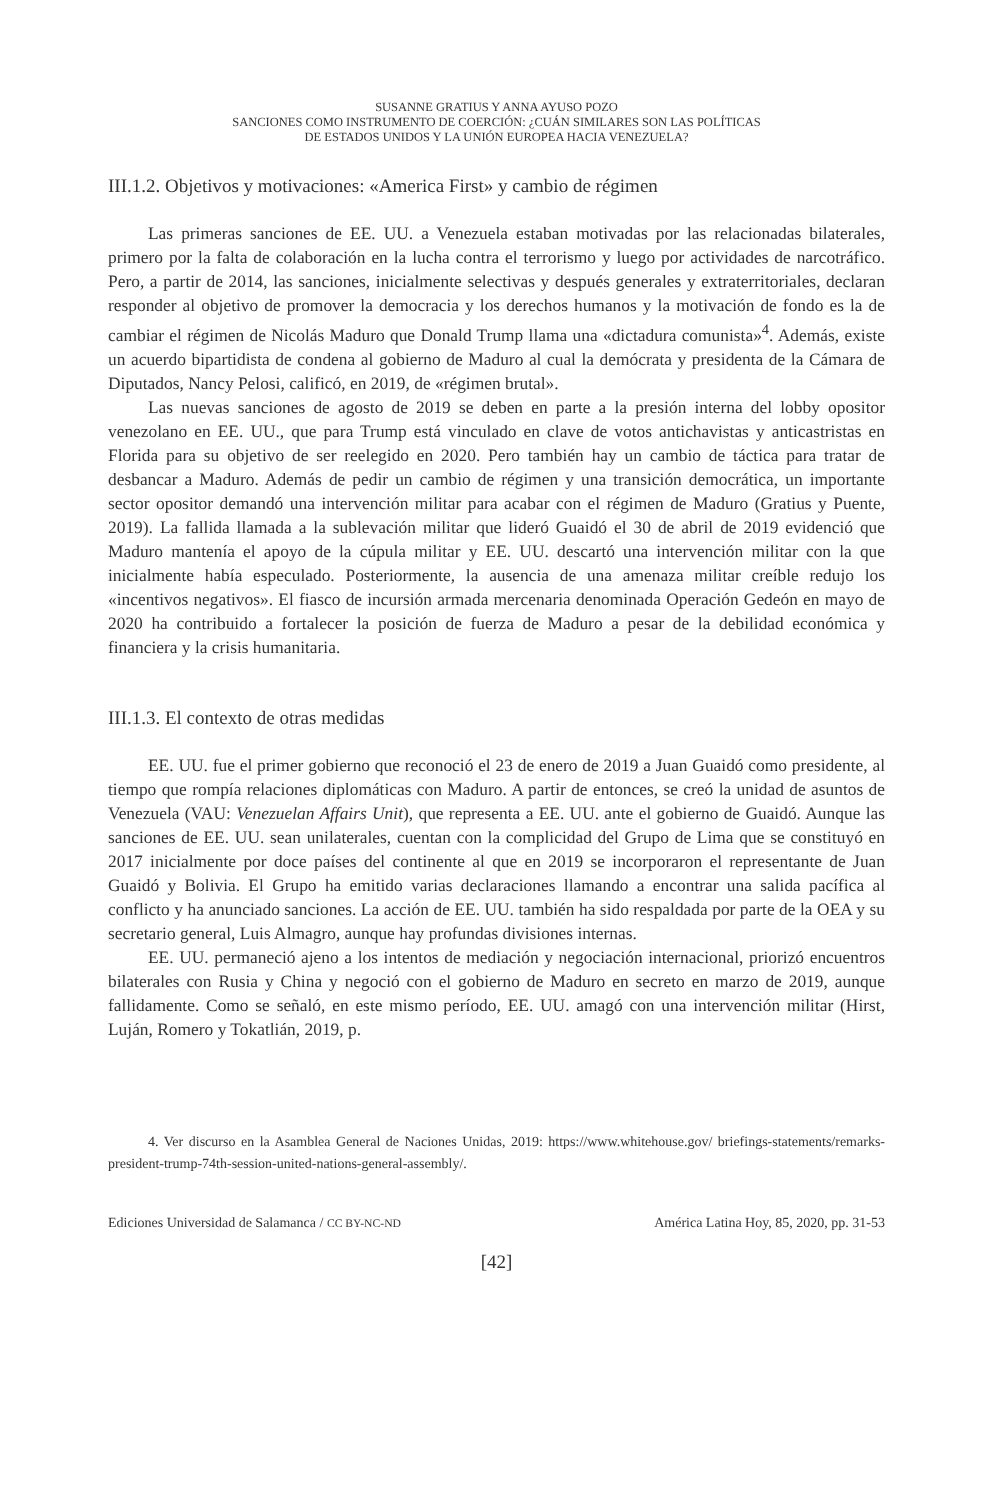SUSANNE GRATIUS Y ANNA AYUSO POZO
SANCIONES COMO INSTRUMENTO DE COERCIÓN: ¿CUÁN SIMILARES SON LAS POLÍTICAS
DE ESTADOS UNIDOS Y LA UNIÓN EUROPEA HACIA VENEZUELA?
III.1.2. Objetivos y motivaciones: «America First» y cambio de régimen
Las primeras sanciones de EE. UU. a Venezuela estaban motivadas por las relacionadas bilaterales, primero por la falta de colaboración en la lucha contra el terrorismo y luego por actividades de narcotráfico. Pero, a partir de 2014, las sanciones, inicialmente selectivas y después generales y extraterritoriales, declaran responder al objetivo de promover la democracia y los derechos humanos y la motivación de fondo es la de cambiar el régimen de Nicolás Maduro que Donald Trump llama una «dictadura comunista»<sup>4</sup>. Además, existe un acuerdo bipartidista de condena al gobierno de Maduro al cual la demócrata y presidenta de la Cámara de Diputados, Nancy Pelosi, calificó, en 2019, de «régimen brutal».
Las nuevas sanciones de agosto de 2019 se deben en parte a la presión interna del lobby opositor venezolano en EE. UU., que para Trump está vinculado en clave de votos antichavistas y anticastristas en Florida para su objetivo de ser reelegido en 2020. Pero también hay un cambio de táctica para tratar de desbancar a Maduro. Además de pedir un cambio de régimen y una transición democrática, un importante sector opositor demandó una intervención militar para acabar con el régimen de Maduro (Gratius y Puente, 2019). La fallida llamada a la sublevación militar que lideró Guaidó el 30 de abril de 2019 evidenció que Maduro mantenía el apoyo de la cúpula militar y EE. UU. descartó una intervención militar con la que inicialmente había especulado. Posteriormente, la ausencia de una amenaza militar creíble redujo los «incentivos negativos». El fiasco de incursión armada mercenaria denominada Operación Gedeón en mayo de 2020 ha contribuido a fortalecer la posición de fuerza de Maduro a pesar de la debilidad económica y financiera y la crisis humanitaria.
III.1.3. El contexto de otras medidas
EE. UU. fue el primer gobierno que reconoció el 23 de enero de 2019 a Juan Guaidó como presidente, al tiempo que rompía relaciones diplomáticas con Maduro. A partir de entonces, se creó la unidad de asuntos de Venezuela (VAU: Venezuelan Affairs Unit), que representa a EE. UU. ante el gobierno de Guaidó. Aunque las sanciones de EE. UU. sean unilaterales, cuentan con la complicidad del Grupo de Lima que se constituyó en 2017 inicialmente por doce países del continente al que en 2019 se incorporaron el representante de Juan Guaidó y Bolivia. El Grupo ha emitido varias declaraciones llamando a encontrar una salida pacífica al conflicto y ha anunciado sanciones. La acción de EE. UU. también ha sido respaldada por parte de la OEA y su secretario general, Luis Almagro, aunque hay profundas divisiones internas.
EE. UU. permaneció ajeno a los intentos de mediación y negociación internacional, priorizó encuentros bilaterales con Rusia y China y negoció con el gobierno de Maduro en secreto en marzo de 2019, aunque fallidamente. Como se señaló, en este mismo período, EE. UU. amagó con una intervención militar (Hirst, Luján, Romero y Tokatlián, 2019, p.
4. Ver discurso en la Asamblea General de Naciones Unidas, 2019: https://www.whitehouse.gov/ briefings-statements/remarks-president-trump-74th-session-united-nations-general-assembly/.
Ediciones Universidad de Salamanca / CC BY-NC-ND América Latina Hoy, 85, 2020, pp. 31-53
[42]